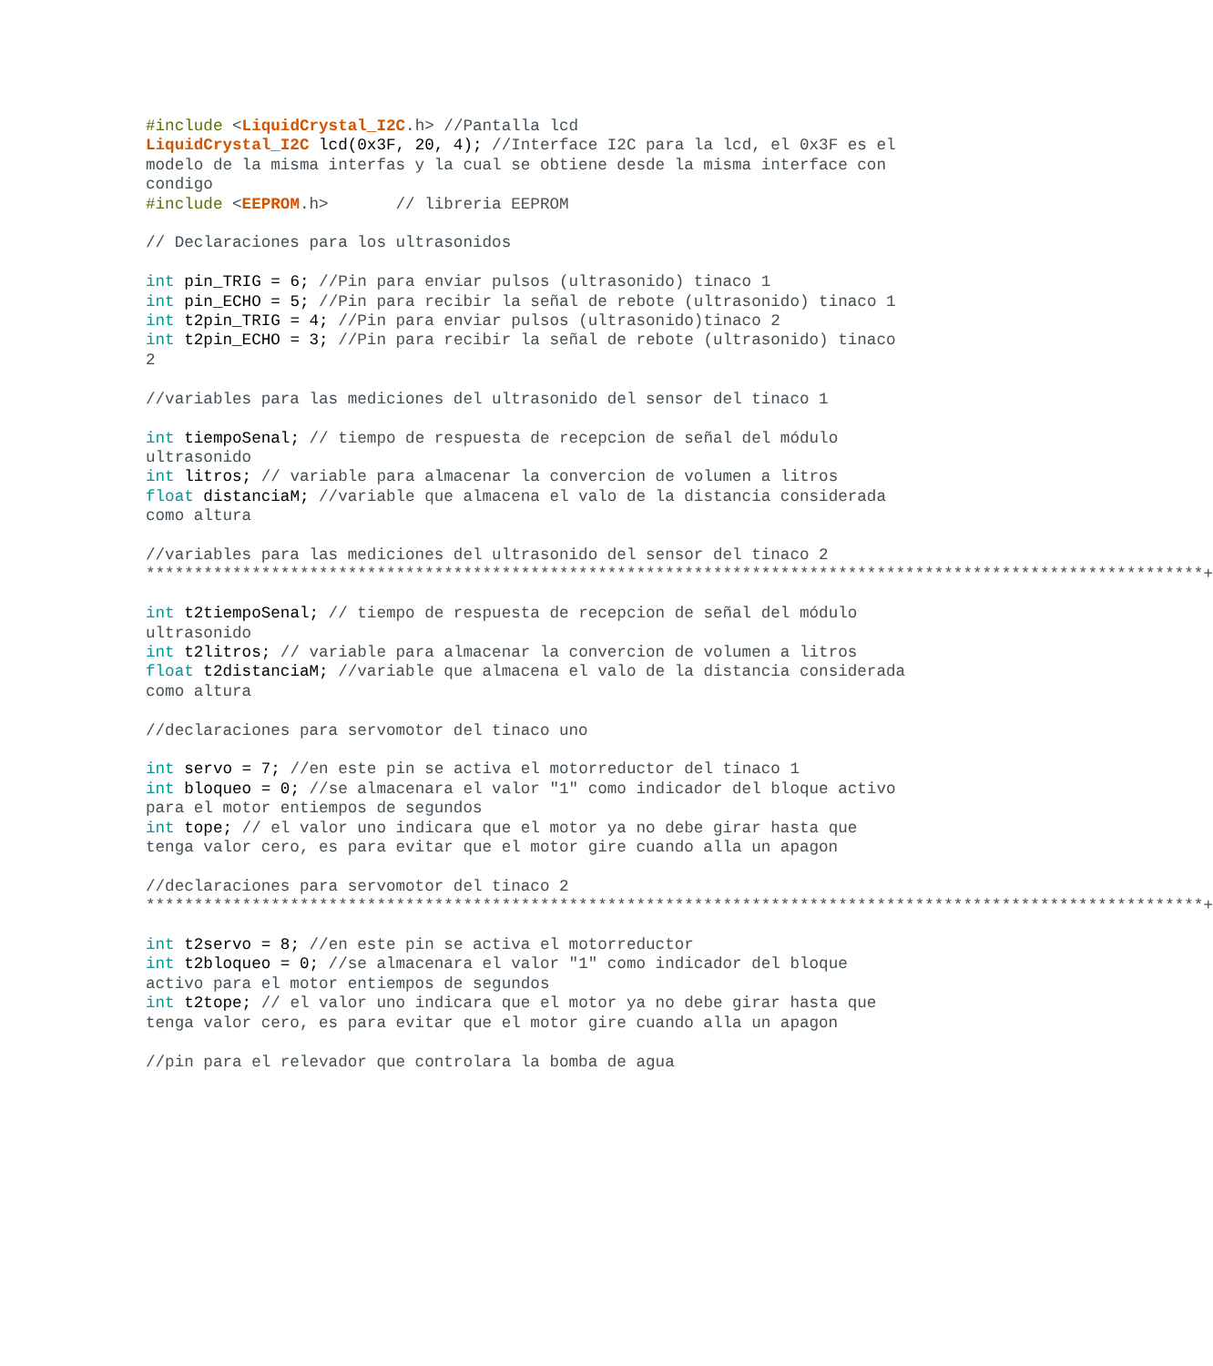#include <LiquidCrystal_I2C.h> //Pantalla lcd LiquidCrystal_I2C lcd(0x3F, 20, 4); //Interface I2C para la lcd, el 0x3F es el modelo de la misma interfas y la cual se obtiene desde la misma interface con condigo #include <EEPROM.h> // libreria EEPROM // Declaraciones para los ultrasonidos int pin_TRIG = 6; //Pin para enviar pulsos (ultrasonido) tinaco 1 int pin_ECHO = 5; //Pin para recibir la señal de rebote (ultrasonido) tinaco 1 int t2pin_TRIG = 4; //Pin para enviar pulsos (ultrasonido)tinaco 2 int t2pin_ECHO = 3; //Pin para recibir la señal de rebote (ultrasonido) tinaco 2 //variables para las mediciones del ultrasonido del sensor del tinaco 1 int tiempoSenal; // tiempo de respuesta de recepcion de señal del módulo ultrasonido int litros; // variable para almacenar la convercion de volumen a litros float distanciaM; //variable que almacena el valo de la distancia considerada como altura //variables para las mediciones del ultrasonido del sensor del tinaco 2 **************************************************************************************************************+ int t2tiempoSenal; // tiempo de respuesta de recepcion de señal del módulo ultrasonido int t2litros; // variable para almacenar la convercion de volumen a litros float t2distanciaM; //variable que almacena el valo de la distancia considerada como altura //declaraciones para servomotor del tinaco uno int servo = 7; //en este pin se activa el motorreductor del tinaco 1 int bloqueo = 0; //se almacenara el valor "1" como indicador del bloque activo para el motor entiempos de segundos int tope; // el valor uno indicara que el motor ya no debe girar hasta que tenga valor cero, es para evitar que el motor gire cuando alla un apagon //declaraciones para servomotor del tinaco 2 **************************************************************************************************************+ int t2servo = 8; //en este pin se activa el motorreductor int t2bloqueo = 0; //se almacenara el valor "1" como indicador del bloque activo para el motor entiempos de segundos int t2tope; // el valor uno indicara que el motor ya no debe girar hasta que tenga valor cero, es para evitar que el motor gire cuando alla un apagon //pin para el relevador que controlara la bomba de agua